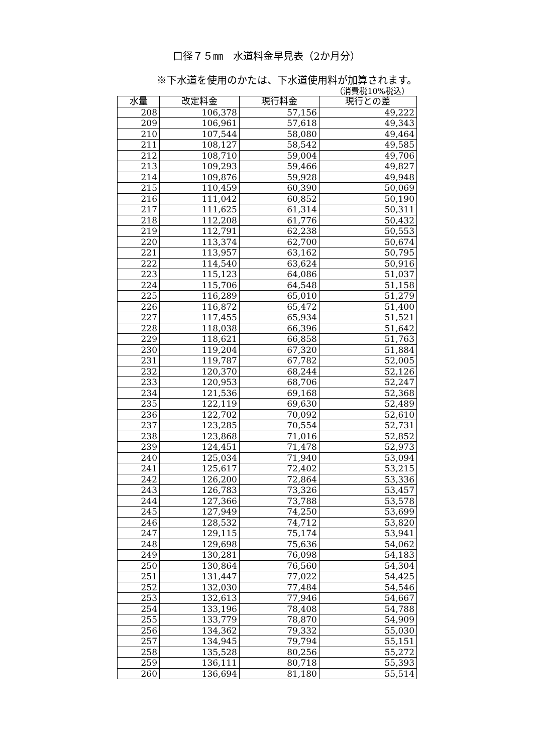口径７５㎜　水道料金早見表（2か月分）
※下水道を使用のかたは、下水道使用料が加算されます。
（消費税10%税込）
| 水量 | 改定料金 | 現行料金 | 現行との差 |
| --- | --- | --- | --- |
| 208 | 106,378 | 57,156 | 49,222 |
| 209 | 106,961 | 57,618 | 49,343 |
| 210 | 107,544 | 58,080 | 49,464 |
| 211 | 108,127 | 58,542 | 49,585 |
| 212 | 108,710 | 59,004 | 49,706 |
| 213 | 109,293 | 59,466 | 49,827 |
| 214 | 109,876 | 59,928 | 49,948 |
| 215 | 110,459 | 60,390 | 50,069 |
| 216 | 111,042 | 60,852 | 50,190 |
| 217 | 111,625 | 61,314 | 50,311 |
| 218 | 112,208 | 61,776 | 50,432 |
| 219 | 112,791 | 62,238 | 50,553 |
| 220 | 113,374 | 62,700 | 50,674 |
| 221 | 113,957 | 63,162 | 50,795 |
| 222 | 114,540 | 63,624 | 50,916 |
| 223 | 115,123 | 64,086 | 51,037 |
| 224 | 115,706 | 64,548 | 51,158 |
| 225 | 116,289 | 65,010 | 51,279 |
| 226 | 116,872 | 65,472 | 51,400 |
| 227 | 117,455 | 65,934 | 51,521 |
| 228 | 118,038 | 66,396 | 51,642 |
| 229 | 118,621 | 66,858 | 51,763 |
| 230 | 119,204 | 67,320 | 51,884 |
| 231 | 119,787 | 67,782 | 52,005 |
| 232 | 120,370 | 68,244 | 52,126 |
| 233 | 120,953 | 68,706 | 52,247 |
| 234 | 121,536 | 69,168 | 52,368 |
| 235 | 122,119 | 69,630 | 52,489 |
| 236 | 122,702 | 70,092 | 52,610 |
| 237 | 123,285 | 70,554 | 52,731 |
| 238 | 123,868 | 71,016 | 52,852 |
| 239 | 124,451 | 71,478 | 52,973 |
| 240 | 125,034 | 71,940 | 53,094 |
| 241 | 125,617 | 72,402 | 53,215 |
| 242 | 126,200 | 72,864 | 53,336 |
| 243 | 126,783 | 73,326 | 53,457 |
| 244 | 127,366 | 73,788 | 53,578 |
| 245 | 127,949 | 74,250 | 53,699 |
| 246 | 128,532 | 74,712 | 53,820 |
| 247 | 129,115 | 75,174 | 53,941 |
| 248 | 129,698 | 75,636 | 54,062 |
| 249 | 130,281 | 76,098 | 54,183 |
| 250 | 130,864 | 76,560 | 54,304 |
| 251 | 131,447 | 77,022 | 54,425 |
| 252 | 132,030 | 77,484 | 54,546 |
| 253 | 132,613 | 77,946 | 54,667 |
| 254 | 133,196 | 78,408 | 54,788 |
| 255 | 133,779 | 78,870 | 54,909 |
| 256 | 134,362 | 79,332 | 55,030 |
| 257 | 134,945 | 79,794 | 55,151 |
| 258 | 135,528 | 80,256 | 55,272 |
| 259 | 136,111 | 80,718 | 55,393 |
| 260 | 136,694 | 81,180 | 55,514 |